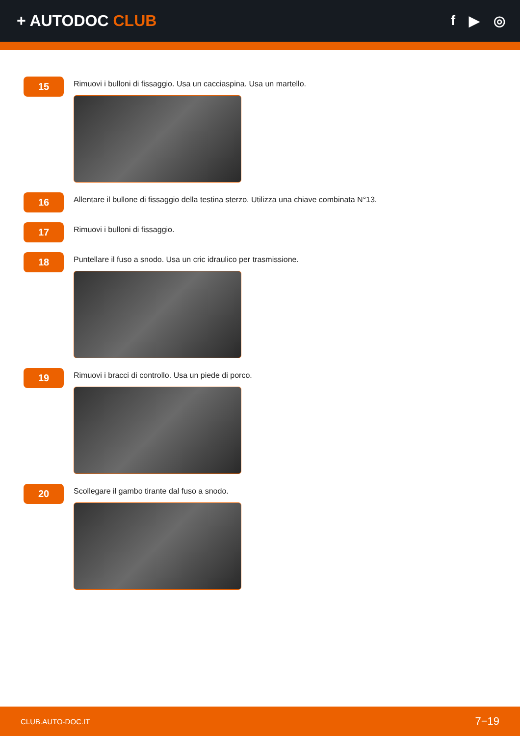+ AUTODOC CLUB f ▶ ◎
15
Rimuovi i bulloni di fissaggio. Usa un cacciaspina. Usa un martello.
16
Allentare il bullone di fissaggio della testina sterzo. Utilizza una chiave combinata N°13.
17
Rimuovi i bulloni di fissaggio.
18
Puntellare il fuso a snodo. Usa un cric idraulico per trasmissione.
19
Rimuovi i bracci di controllo. Usa un piede di porco.
20
Scollegare il gambo tirante dal fuso a snodo.
CLUB.AUTO-DOC.IT 7−19